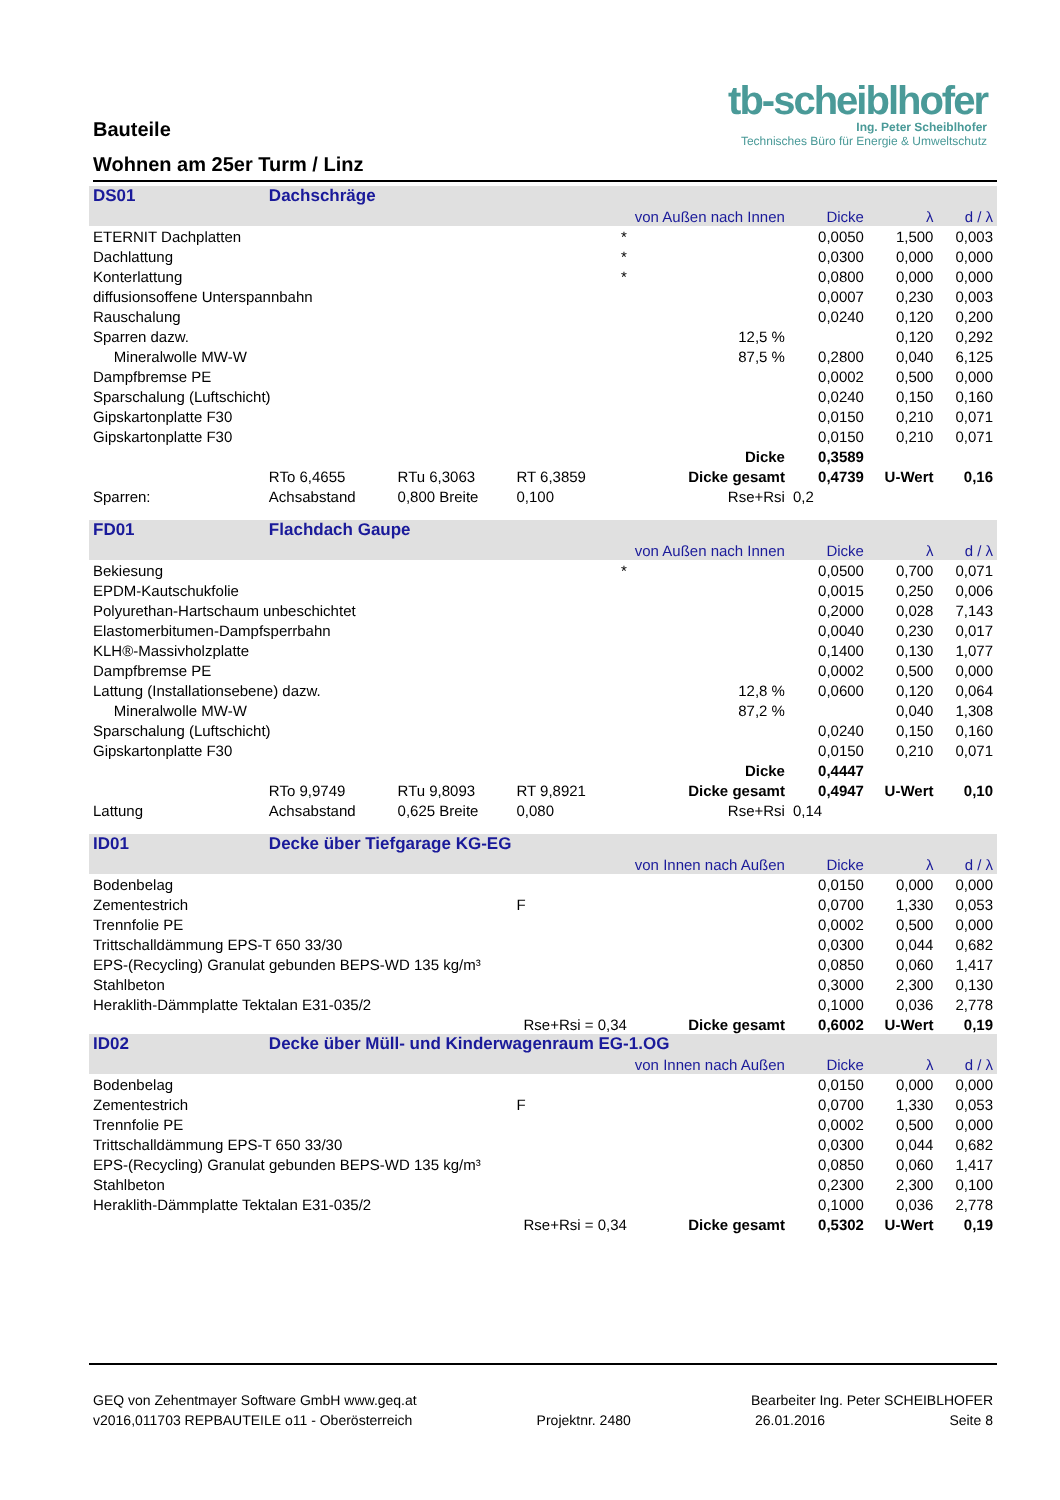tb-scheiblhofer
Ing. Peter Scheiblhofer
Technisches Büro für Energie & Umweltschutz
Bauteile
Wohnen am 25er Turm / Linz
| DS01 | Dachschräge | | | | | | |
| von Außen nach Innen | | | | | Dicke | λ | d / λ |
| ETERNIT Dachplatten | | | * | | 0,0050 | 1,500 | 0,003 |
| Dachlattung | | | * | | 0,0300 | 0,000 | 0,000 |
| Konterlattung | | | * | | 0,0800 | 0,000 | 0,000 |
| diffusionsoffene Unterspannbahn | | | | | 0,0007 | 0,230 | 0,003 |
| Rauschalung | | | | | 0,0240 | 0,120 | 0,200 |
| Sparren dazw. | | | | 12,5 % | | 0,120 | 0,292 |
| Mineralwolle MW-W | | | | 87,5 % | 0,2800 | 0,040 | 6,125 |
| Dampfbremse PE | | | | | 0,0002 | 0,500 | 0,000 |
| Sparschalung (Luftschicht) | | | | | 0,0240 | 0,150 | 0,160 |
| Gipskartonplatte F30 | | | | | 0,0150 | 0,210 | 0,071 |
| Gipskartonplatte F30 | | | | | 0,0150 | 0,210 | 0,071 |
| Dicke | | | | | 0,3589 | | |
| | RTo 6,4655 | RTu 6,3063 | RT 6,3859 | Dicke gesamt | 0,4739 | U-Wert | 0,16 |
| Sparren: | Achsabstand | 0,800 Breite | 0,100 | Rse+Rsi | 0,2 | | |
| FD01 | Flachdach Gaupe | | | | | | |
| von Außen nach Innen | | | | | Dicke | λ | d / λ |
| Bekiesung | | | * | | 0,0500 | 0,700 | 0,071 |
| EPDM-Kautschukfolie | | | | | 0,0015 | 0,250 | 0,006 |
| Polyurethan-Hartschaum unbeschichtet | | | | | 0,2000 | 0,028 | 7,143 |
| Elastomerbitumen-Dampfsperrbahn | | | | | 0,0040 | 0,230 | 0,017 |
| KLH®-Massivholzplatte | | | | | 0,1400 | 0,130 | 1,077 |
| Dampfbremse PE | | | | | 0,0002 | 0,500 | 0,000 |
| Lattung (Installationsebene) dazw. | | | | 12,8 % | 0,0600 | 0,120 | 0,064 |
| Mineralwolle MW-W | | | | 87,2 % | | 0,040 | 1,308 |
| Sparschalung (Luftschicht) | | | | | 0,0240 | 0,150 | 0,160 |
| Gipskartonplatte F30 | | | | | 0,0150 | 0,210 | 0,071 |
| Dicke | | | | | 0,4447 | | |
| | RTo 9,9749 | RTu 9,8093 | RT 9,8921 | Dicke gesamt | 0,4947 | U-Wert | 0,10 |
| Lattung | Achsabstand | 0,625 Breite | 0,080 | Rse+Rsi | 0,14 | | |
| ID01 | Decke über Tiefgarage KG-EG | | | | | | |
| von Innen nach Außen | | | | | Dicke | λ | d / λ |
| Bodenbelag | | | | | 0,0150 | 0,000 | 0,000 |
| Zementestrich | | | F | | 0,0700 | 1,330 | 0,053 |
| Trennfolie PE | | | | | 0,0002 | 0,500 | 0,000 |
| Trittschalldämmung EPS-T 650 33/30 | | | | | 0,0300 | 0,044 | 0,682 |
| EPS-(Recycling) Granulat gebunden BEPS-WD 135 kg/m³ | | | | | 0,0850 | 0,060 | 1,417 |
| Stahlbeton | | | | | 0,3000 | 2,300 | 0,130 |
| Heraklith-Dämmplatte Tektalan E31-035/2 | | | | | 0,1000 | 0,036 | 2,778 |
| Rse+Rsi = 0,34 | | | | Dicke gesamt | 0,6002 | U-Wert | 0,19 |
| ID02 | Decke über Müll- und Kinderwagenraum EG-1.OG | | | | | | |
| von Innen nach Außen | | | | | Dicke | λ | d / λ |
| Bodenbelag | | | | | 0,0150 | 0,000 | 0,000 |
| Zementestrich | | | F | | 0,0700 | 1,330 | 0,053 |
| Trennfolie PE | | | | | 0,0002 | 0,500 | 0,000 |
| Trittschalldämmung EPS-T 650 33/30 | | | | | 0,0300 | 0,044 | 0,682 |
| EPS-(Recycling) Granulat gebunden BEPS-WD 135 kg/m³ | | | | | 0,0850 | 0,060 | 1,417 |
| Stahlbeton | | | | | 0,2300 | 2,300 | 0,100 |
| Heraklith-Dämmplatte Tektalan E31-035/2 | | | | | 0,1000 | 0,036 | 2,778 |
| Rse+Rsi = 0,34 | | | | Dicke gesamt | 0,5302 | U-Wert | 0,19 |
GEQ von Zehentmayer Software GmbH www.geq.at Bearbeiter Ing. Peter SCHEIBLHOFER
v2016,011703 REPBAUTEILE o11 - Oberösterreich Projektnr. 2480 26.01.2016 Seite 8